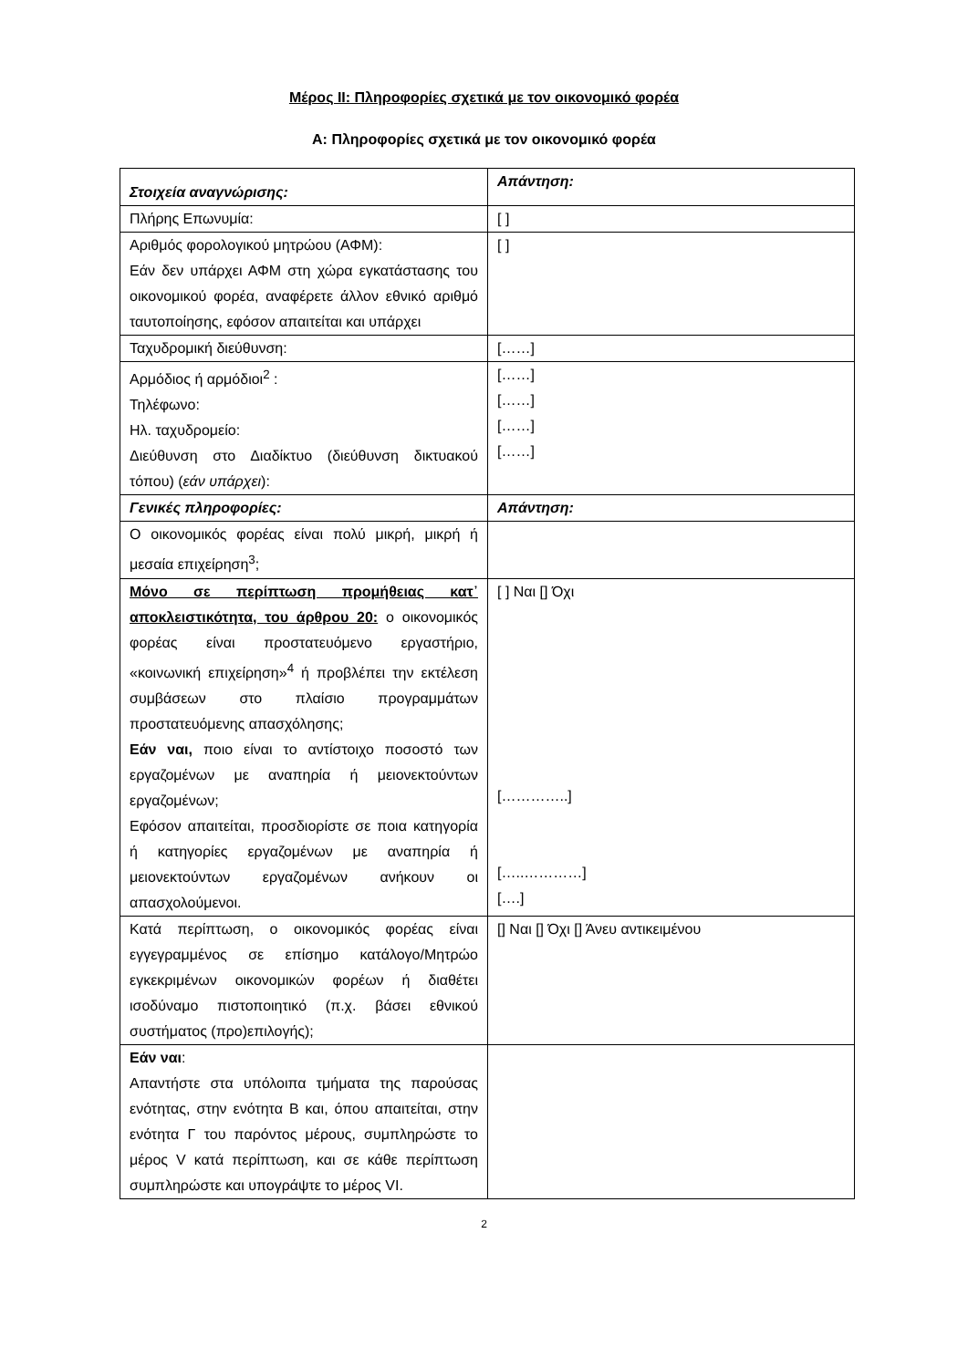Μέρος II: Πληροφορίες σχετικά με τον οικονομικό φορέα
Α: Πληροφορίες σχετικά με τον οικονομικό φορέα
| Στοιχεία αναγνώρισης: | Απάντηση: |
| Πλήρης Επωνυμία: | [ ] |
| Αριθμός φορολογικού μητρώου (ΑΦΜ): Εάν δεν υπάρχει ΑΦΜ στη χώρα εγκατάστασης του οικονομικού φορέα, αναφέρετε άλλον εθνικό αριθμό ταυτοποίησης, εφόσον απαιτείται και υπάρχει | [ ] |
| Ταχυδρομική διεύθυνση: | [……] |
| Αρμόδιος ή αρμόδιοι<sup>2</sup> : Τηλέφωνο: Ηλ. ταχυδρομείο: Διεύθυνση στο Διαδίκτυο (διεύθυνση δικτυακού τόπου) ( εάν υπάρχει ): | [……] [……] [……] [……] |
| Γενικές πληροφορίες: | Απάντηση: |
| Ο οικονομικός φορέας είναι πολύ μικρή, μικρή ή μεσαία επιχείρηση<sup>3</sup>; | |
| Μόνο σε περίπτωση προμήθειας κατ᾽ αποκλειστικότητα, του άρθρου 20: ο οικονομικός φορέας είναι προστατευόμενο εργαστήριο, «κοινωνική επιχείρηση»<sup>4</sup> ή προβλέπει την εκτέλεση συμβάσεων στο πλαίσιο προγραμμάτων προστατευόμενης απασχόλησης; Εάν ναι, ποιο είναι το αντίστοιχο ποσοστό των εργαζομένων με αναπηρία ή μειονεκτούντων εργαζομένων; Εφόσον απαιτείται, προσδιορίστε σε ποια κατηγορία ή κατηγορίες εργαζομένων με αναπηρία ή μειονεκτούντων εργαζομένων ανήκουν οι απασχολούμενοι. | [ ] Ναι [] Όχι […………..] […..…………] [….] |
| Κατά περίπτωση, ο οικονομικός φορέας είναι εγγεγραμμένος σε επίσημο κατάλογο/Μητρώο εγκεκριμένων οικονομικών φορέων ή διαθέτει ισοδύναμο πιστοποιητικό (π.χ. βάσει εθνικού συστήματος (προ)επιλογής); | [] Ναι [] Όχι [] Άνευ αντικειμένου |
| Εάν ναι : Απαντήστε στα υπόλοιπα τμήματα της παρούσας ενότητας, στην ενότητα Β και, όπου απαιτείται, στην ενότητα Γ του παρόντος μέρους, συμπληρώστε το μέρος V κατά περίπτωση, και σε κάθε περίπτωση συμπληρώστε και υπογράψτε το μέρος VI. | |
2